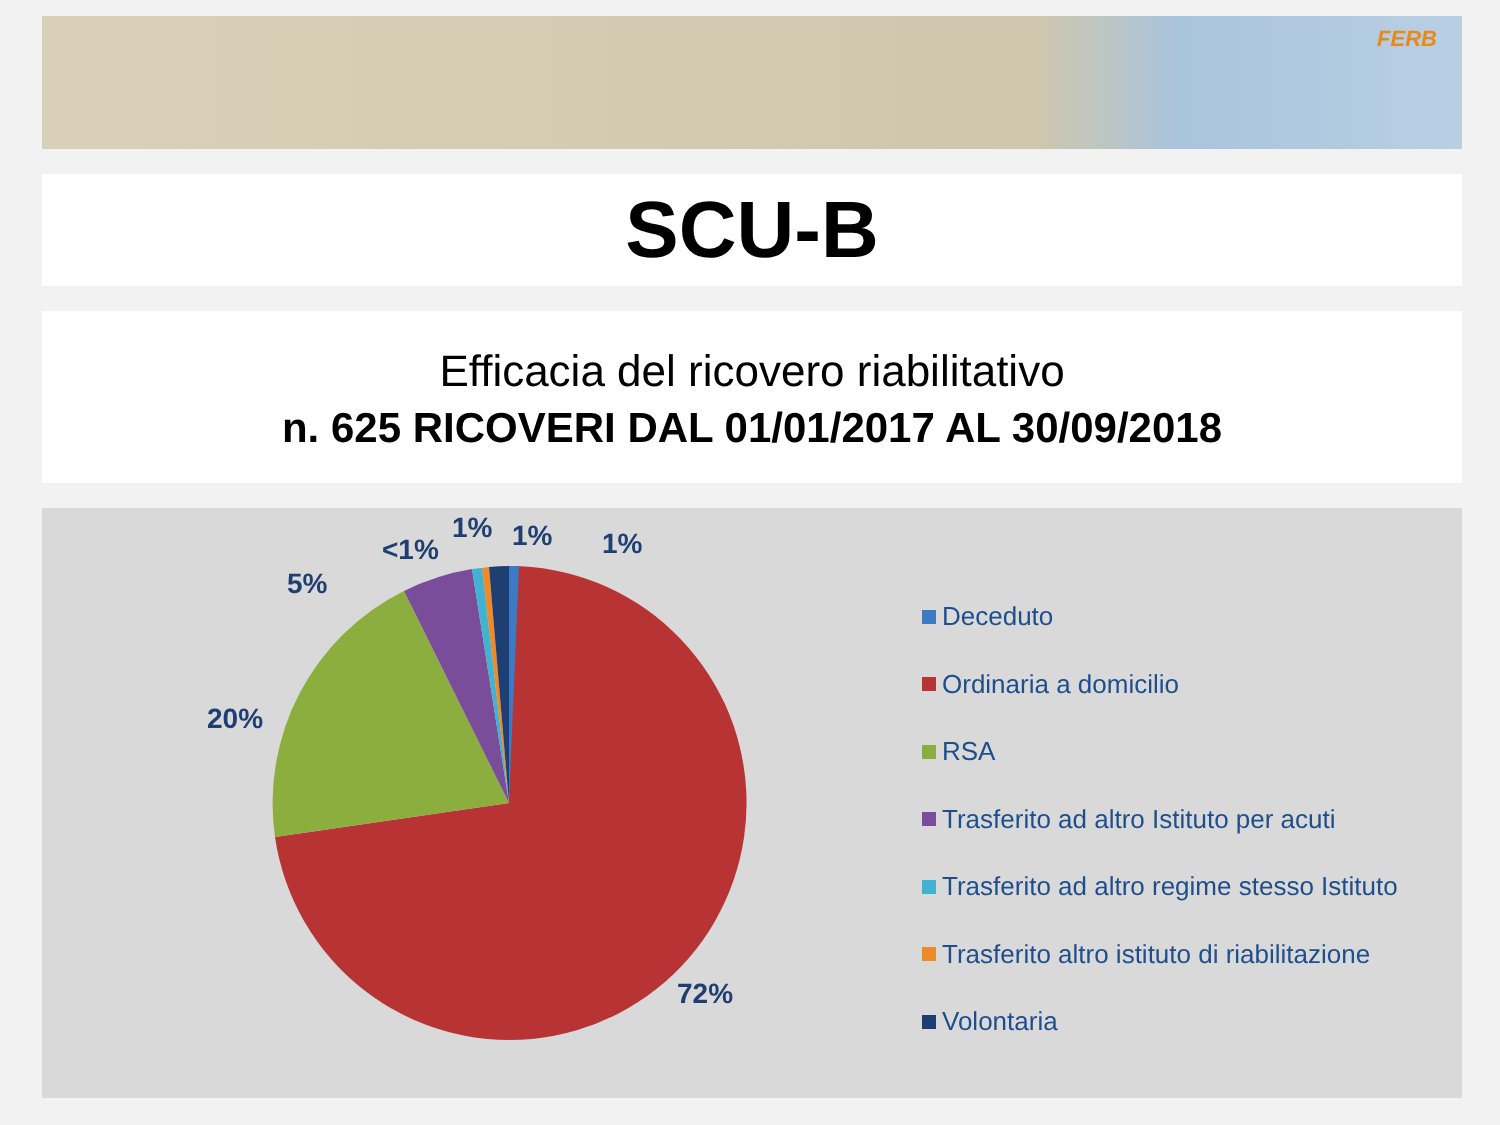FERB
SCU-B
Efficacia del ricovero riabilitativo
n. 625 RICOVERI DAL 01/01/2017 AL 30/09/2018
1% 1% 1%
<1%
5%
20%
72%
Deceduto
Ordinaria a domicilio
RSA
Trasferito ad altro Istituto per acuti
Trasferito ad altro regime stesso Istituto
Trasferito altro istituto di riabilitazione
Volontaria